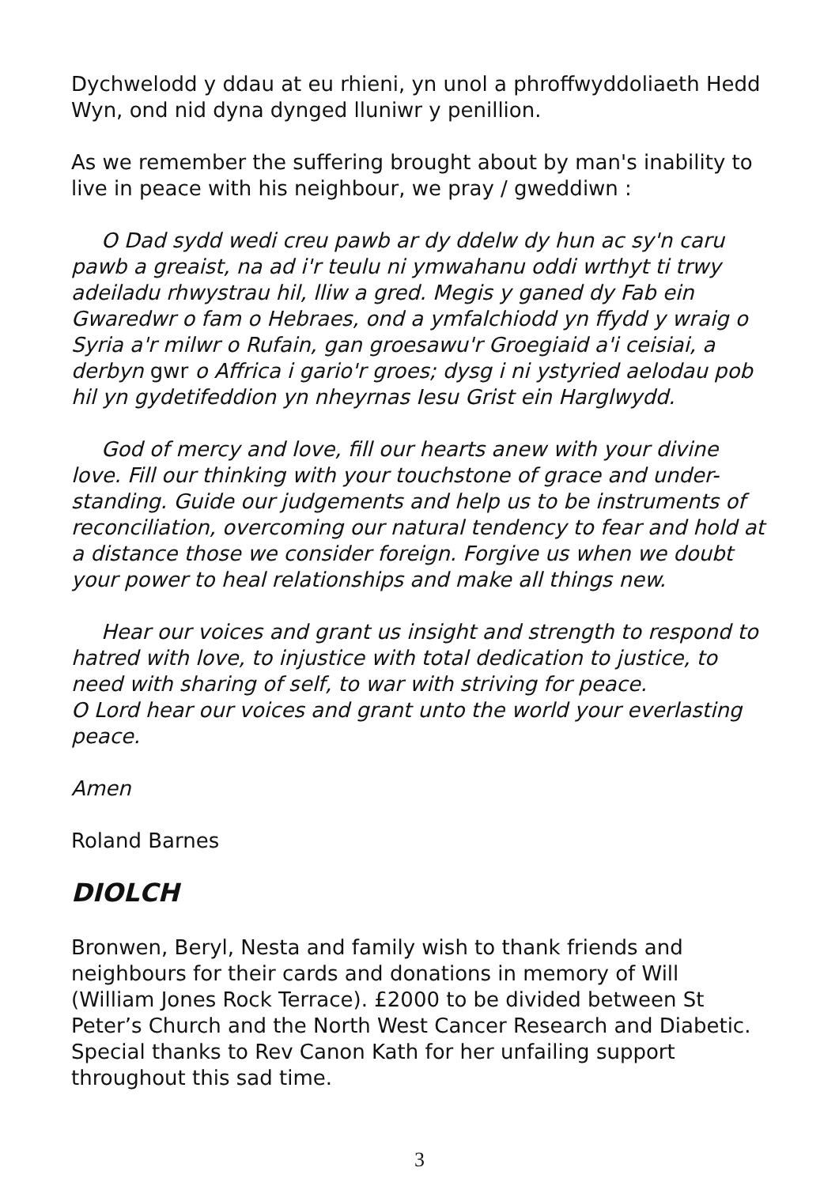Dychwelodd y ddau at eu rhieni, yn unol a phroffwyddoliaeth Hedd Wyn, ond nid dyna dynged lluniwr y penillion.
As we remember the suffering brought about by man's inability to live in peace with his neighbour, we pray / gweddiwn :
O Dad sydd wedi creu pawb ar dy ddelw dy hun ac sy'n caru pawb a greaist, na ad i'r teulu ni ymwahanu oddi wrthyt ti trwy adeiladu rhwystrau hil, lliw a gred. Megis y ganed dy Fab ein Gwaredwr o fam o Hebraes, ond a ymfalchiodd yn ffydd y wraig o Syria a'r milwr o Rufain, gan groesawu'r Groegiaid a'i ceisiai, a derbyn gwr o Affrica i gario'r groes; dysg i ni ystyried aelodau pob hil yn gydetifeddion yn nheyrnas Iesu Grist ein Harglwydd.
God of mercy and love, fill our hearts anew with your divine love. Fill our thinking with your touchstone of grace and under-standing. Guide our judgements and help us to be instruments of reconciliation, overcoming our natural tendency to fear and hold at a distance those we consider foreign. Forgive us when we doubt your power to heal relationships and make all things new.
Hear our voices and grant us insight and strength to respond to hatred with love, to injustice with total dedication to justice, to need with sharing of self, to war with striving for peace.
O Lord hear our voices and grant unto the world your everlasting peace.
Amen
Roland Barnes
DIOLCH
Bronwen, Beryl, Nesta and family wish to thank friends and neighbours for their cards and donations in memory of Will (William Jones Rock Terrace). £2000 to be divided between St Peter’s Church and the North West Cancer Research and Diabetic. Special thanks to Rev Canon Kath for her unfailing support throughout this sad time.
3